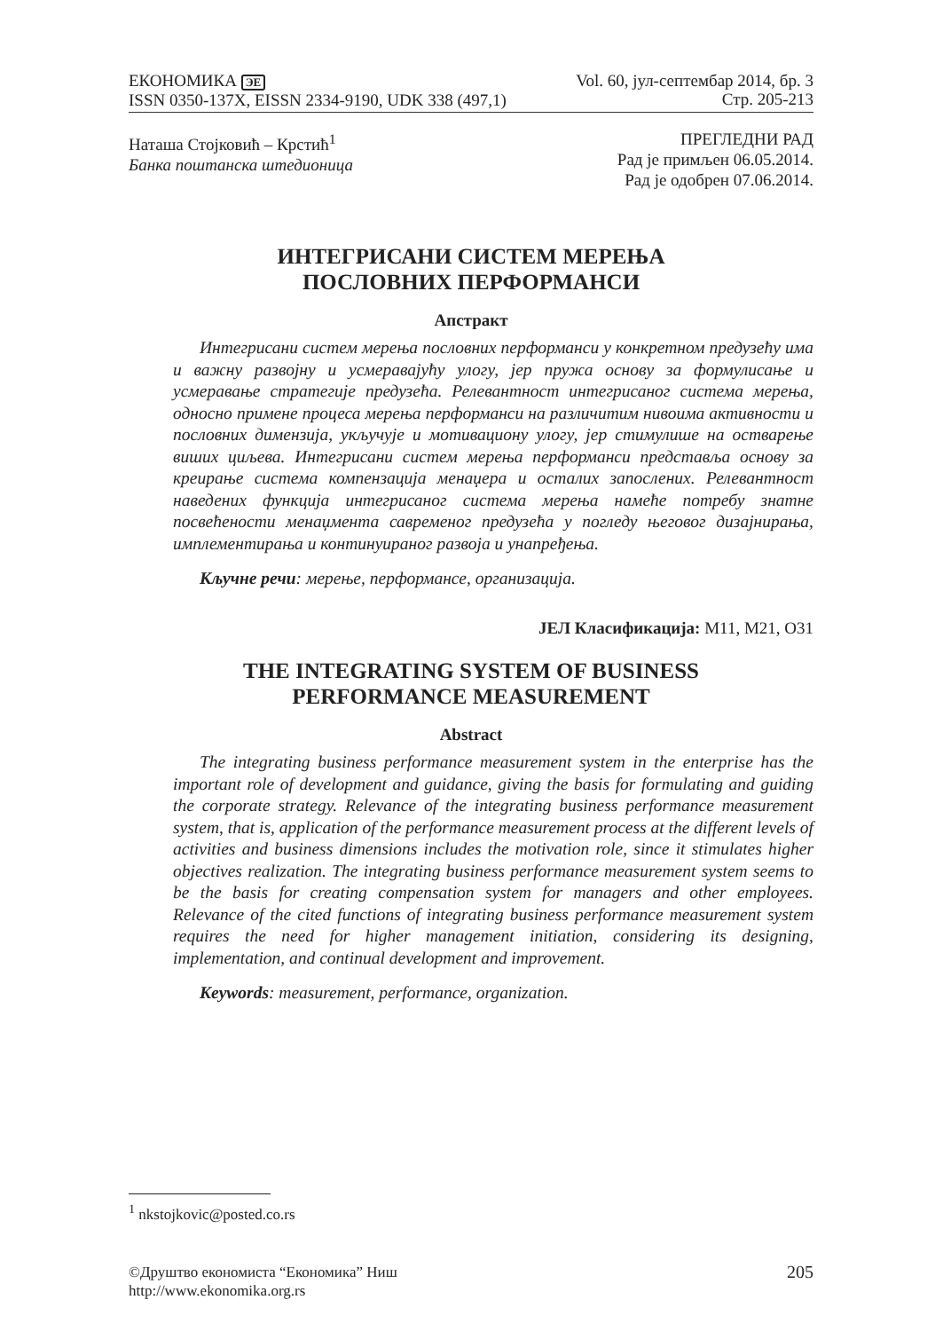ЕКОНОМИКА ЭЕ
ISSN 0350-137X, EISSN 2334-9190, UDK 338 (497,1)
Vol. 60, јул-септембар 2014, бр. 3
Стр. 205-213
Наташа Стојковић – Крстић<sup>1</sup>
Банка поштанска штедионица
ПРЕГЛЕДНИ РАД
Рад је примљен 06.05.2014.
Рад је одобрен 07.06.2014.
ИНТЕГРИСАНИ СИСТЕМ МЕРЕЊА
ПОСЛОВНИХ ПЕРФОРМАНСИ
Апстракт
Интегрисани систем мерења пословних перформанси у конкретном предузећу има и важну развојну и усмеравајућу улогу, јер пружа основу за формулисање и усмеравање стратегије предузећа. Релевантност интегрисаног система мерења, односно примене процеса мерења перформанси на различитим нивоима активности и пословних димензија, укључује и мотивациону улогу, јер стимулише на остварење виших циљева. Интегрисани систем мерења перформанси представља основу за креирање система компензација менаџера и осталих запослених. Релевантност наведених функција интегрисаног система мерења намеће потребу знатне посвећености менаџмента савременог предузећа у погледу његовог дизајнирања, имплементирања и континуираног развоја и унапређења.
Кључне речи: мерење, перформансе, организација.
ЈЕЛ Класификација: M11, M21, O31
THE INTEGRATING SYSTEM OF BUSINESS
PERFORMANCE MEASUREMENT
Abstract
The integrating business performance measurement system in the enterprise has the important role of development and guidance, giving the basis for formulating and guiding the corporate strategy. Relevance of the integrating business performance measurement system, that is, application of the performance measurement process at the different levels of activities and business dimensions includes the motivation role, since it stimulates higher objectives realization. The integrating business performance measurement system seems to be the basis for creating compensation system for managers and other employees. Relevance of the cited functions of integrating business performance measurement system requires the need for higher management initiation, considering its designing, implementation, and continual development and improvement.
Keywords: measurement, performance, organization.
<sup>1</sup> nkstojkovic@posted.co.rs
©Друштво економиста “Економика” Ниш
http://www.ekonomika.org.rs
205